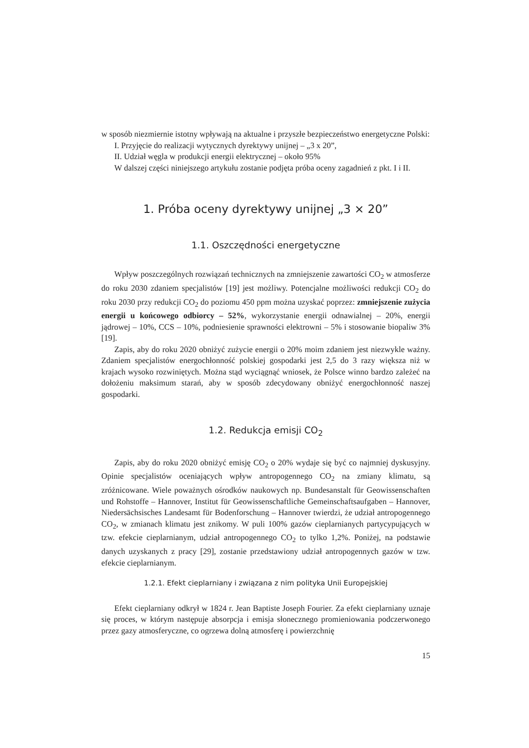w sposób niezmiernie istotny wpływają na aktualne i przyszłe bezpieczeństwo energetyczne Polski:
I. Przyjęcie do realizacji wytycznych dyrektywy unijnej – „3 x 20”,
II. Udział węgla w produkcji energii elektrycznej – około 95%
W dalszej części niniejszego artykułu zostanie podjęta próba oceny zagadnień z pkt. I i II.
1. Próba oceny dyrektywy unijnej „3 × 20”
1.1. Oszczędności energetyczne
Wpływ poszczególnych rozwiązań technicznych na zmniejszenie zawartości CO<sub>2</sub> w atmosferze do roku 2030 zdaniem specjalistów [19] jest możliwy. Potencjalne możliwości redukcji CO<sub>2</sub> do roku 2030 przy redukcji CO<sub>2</sub> do poziomu 450 ppm można uzyskać poprzez: zmniejszenie zużycia energii u końcowego odbiorcy – 52%, wykorzystanie energii odnawialnej – 20%, energii jądrowej – 10%, CCS – 10%, podniesienie sprawności elektrowni – 5% i stosowanie biopaliw 3% [19].
Zapis, aby do roku 2020 obniżyć zużycie energii o 20% moim zdaniem jest niezwykle ważny. Zdaniem specjalistów energochłonność polskiej gospodarki jest 2,5 do 3 razy większa niż w krajach wysoko rozwiniętych. Można stąd wyciągnąć wniosek, że Polsce winno bardzo zależeć na dołożeniu maksimum starań, aby w sposób zdecydowany obniżyć energochłonność naszej gospodarki.
1.2. Redukcja emisji CO<sub>2</sub>
Zapis, aby do roku 2020 obniżyć emisję CO<sub>2</sub> o 20% wydaje się być co najmniej dyskusyjny. Opinie specjalistów oceniających wpływ antropogennego CO<sub>2</sub> na zmiany klimatu, są zróżnicowane. Wiele poważnych ośrodków naukowych np. Bundesanstalt für Geowissenschaften und Rohstoffe – Hannover, Institut für Geowissenschaftliche Gemeinschaftsaufgaben – Hannover, Niedersächsisches Landesamt für Bodenforschung – Hannover twierdzi, że udział antropogennego CO<sub>2</sub>, w zmianach klimatu jest znikomy. W puli 100% gazów cieplarnianych partycypujących w tzw. efekcie cieplarnianym, udział antropogennego CO<sub>2</sub> to tylko 1,2%. Poniżej, na podstawie danych uzyskanych z pracy [29], zostanie przedstawiony udział antropogennych gazów w tzw. efekcie cieplarnianym.
1.2.1. Efekt cieplarniany i związana z nim polityka Unii Europejskiej
Efekt cieplarniany odkrył w 1824 r. Jean Baptiste Joseph Fourier. Za efekt cieplarniany uznaje się proces, w którym następuje absorpcja i emisja słonecznego promieniowania podczerwonego przez gazy atmosferyczne, co ogrzewa dolną atmosferę i powierzchnię
15